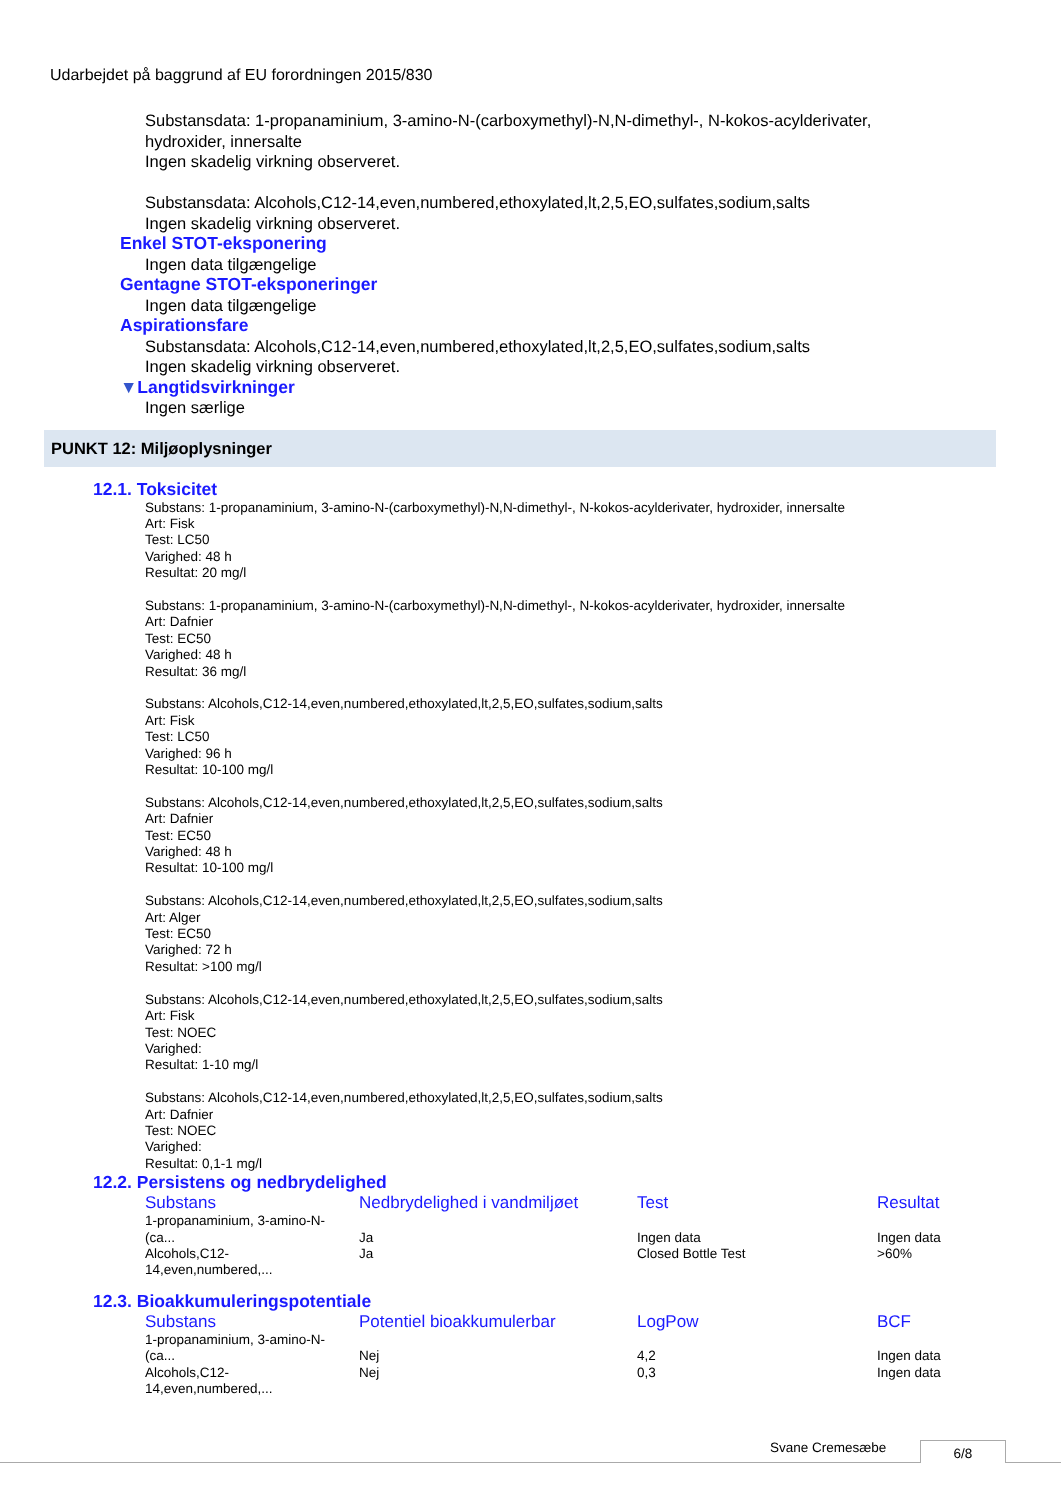Udarbejdet på baggrund af EU forordningen 2015/830
Substansdata: 1-propanaminium, 3-amino-N-(carboxymethyl)-N,N-dimethyl-, N-kokos-acylderivater,
hydroxider, innersalte
Ingen skadelig virkning observeret.
Substansdata: Alcohols,C12-14,even,numbered,ethoxylated,lt,2,5,EO,sulfates,sodium,salts
Ingen skadelig virkning observeret.
Enkel STOT-eksponering
Ingen data tilgængelige
Gentagne STOT-eksponeringer
Ingen data tilgængelige
Aspirationsfare
Substansdata: Alcohols,C12-14,even,numbered,ethoxylated,lt,2,5,EO,sulfates,sodium,salts
Ingen skadelig virkning observeret.
▼Langtidsvirkninger
Ingen særlige
PUNKT 12: Miljøoplysninger
12.1. Toksicitet
Substans: 1-propanaminium, 3-amino-N-(carboxymethyl)-N,N-dimethyl-, N-kokos-acylderivater, hydroxider, innersalte
Art: Fisk
Test: LC50
Varighed: 48 h
Resultat: 20 mg/l
Substans: 1-propanaminium, 3-amino-N-(carboxymethyl)-N,N-dimethyl-, N-kokos-acylderivater, hydroxider, innersalte
Art: Dafnier
Test: EC50
Varighed: 48 h
Resultat: 36 mg/l
Substans: Alcohols,C12-14,even,numbered,ethoxylated,lt,2,5,EO,sulfates,sodium,salts
Art: Fisk
Test: LC50
Varighed: 96 h
Resultat: 10-100 mg/l
Substans: Alcohols,C12-14,even,numbered,ethoxylated,lt,2,5,EO,sulfates,sodium,salts
Art: Dafnier
Test: EC50
Varighed: 48 h
Resultat: 10-100 mg/l
Substans: Alcohols,C12-14,even,numbered,ethoxylated,lt,2,5,EO,sulfates,sodium,salts
Art: Alger
Test: EC50
Varighed: 72 h
Resultat: >100 mg/l
Substans: Alcohols,C12-14,even,numbered,ethoxylated,lt,2,5,EO,sulfates,sodium,salts
Art: Fisk
Test: NOEC
Varighed:
Resultat: 1-10 mg/l
Substans: Alcohols,C12-14,even,numbered,ethoxylated,lt,2,5,EO,sulfates,sodium,salts
Art: Dafnier
Test: NOEC
Varighed:
Resultat: 0,1-1 mg/l
12.2. Persistens og nedbrydelighed
| Substans | Nedbrydelighed i vandmiljøet | Test | Resultat |
| --- | --- | --- | --- |
| 1-propanaminium, 3-amino-N- (ca... | Ja | Ingen data | Ingen data |
| Alcohols,C12- 14,even,numbered,... | Ja | Closed Bottle Test | >60% |
12.3. Bioakkumuleringspotentiale
| Substans | Potentiel bioakkumulerbar | LogPow | BCF |
| --- | --- | --- | --- |
| 1-propanaminium, 3-amino-N- (ca... | Nej | 4,2 | Ingen data |
| Alcohols,C12- 14,even,numbered,... | Nej | 0,3 | Ingen data |
Svane Cremesæbe 6/8